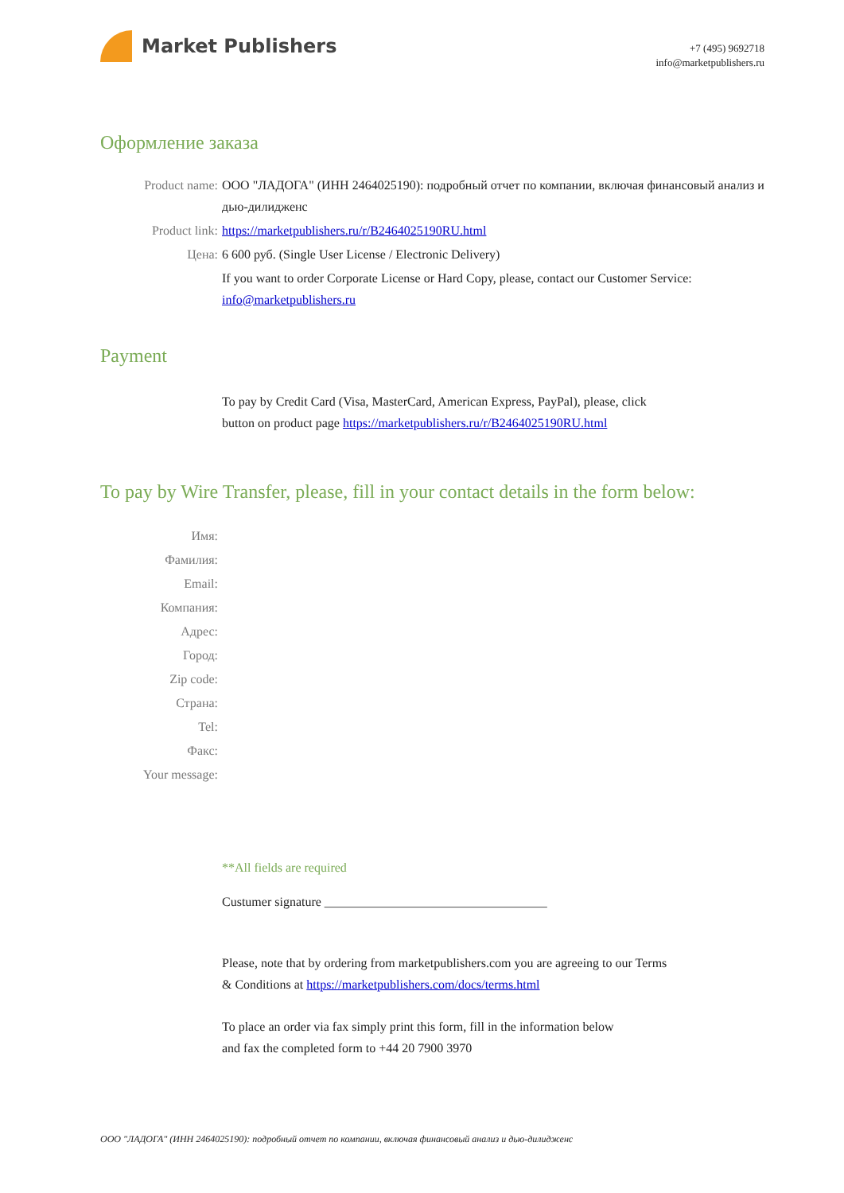Market Publishers
+7 (495) 9692718
info@marketpublishers.ru
Оформление заказа
Product name: ООО "ЛАДОГА" (ИНН 2464025190): подробный отчет по компании, включая финансовый анализ и дью-дилидженс
Product link: https://marketpublishers.ru/r/B2464025190RU.html
Цена: 6 600 руб. (Single User License / Electronic Delivery)
If you want to order Corporate License or Hard Copy, please, contact our Customer Service:
info@marketpublishers.ru
Payment
To pay by Credit Card (Visa, MasterCard, American Express, PayPal), please, click
button on product page https://marketpublishers.ru/r/B2464025190RU.html
To pay by Wire Transfer, please, fill in your contact details in the form below:
Имя:
Фамилия:
Email:
Компания:
Адрес:
Город:
Zip code:
Страна:
Tel:
Факс:
Your message:
**All fields are required
Custumer signature ___________________________________
Please, note that by ordering from marketpublishers.com you are agreeing to our Terms
& Conditions at https://marketpublishers.com/docs/terms.html
To place an order via fax simply print this form, fill in the information below
and fax the completed form to +44 20 7900 3970
ООО "ЛАДОГА" (ИНН 2464025190): подробный отчет по компании, включая финансовый анализ и дью-дилидженс